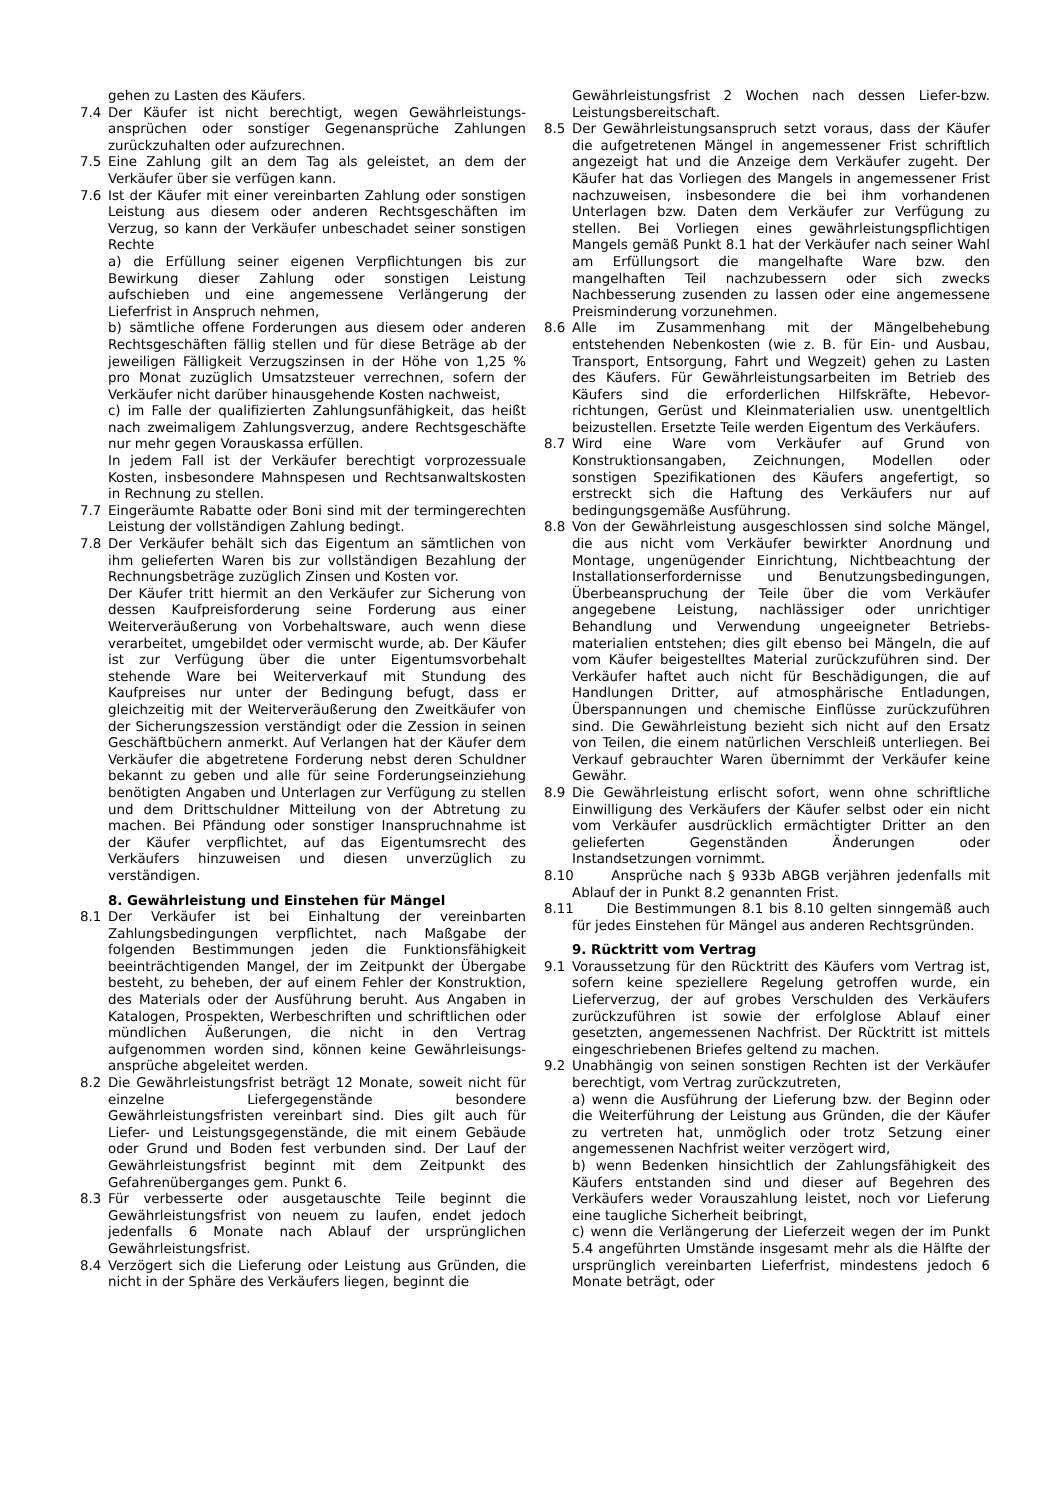gehen zu Lasten des Käufers.
7.4 Der Käufer ist nicht berechtigt, wegen Gewährleistungs-ansprüchen oder sonstiger Gegenansprüche Zahlungen zurückzuhalten oder aufzurechnen.
7.5 Eine Zahlung gilt an dem Tag als geleistet, an dem der Verkäufer über sie verfügen kann.
7.6 Ist der Käufer mit einer vereinbarten Zahlung oder sonstigen Leistung aus diesem oder anderen Rechtsgeschäften im Verzug, so kann der Verkäufer unbeschadet seiner sonstigen Rechte
a) die Erfüllung seiner eigenen Verpflichtungen bis zur Bewirkung dieser Zahlung oder sonstigen Leistung aufschieben und eine angemessene Verlängerung der Lieferfrist in Anspruch nehmen,
b) sämtliche offene Forderungen aus diesem oder anderen Rechtsgeschäften fällig stellen und für diese Beträge ab der jeweiligen Fälligkeit Verzugszinsen in der Höhe von 1,25 % pro Monat zuzüglich Umsatzsteuer verrechnen, sofern der Verkäufer nicht darüber hinausgehende Kosten nachweist,
c) im Falle der qualifizierten Zahlungsunfähigkeit, das heißt nach zweimaligem Zahlungsverzug, andere Rechtsgeschäfte nur mehr gegen Vorauskassa erfüllen.
In jedem Fall ist der Verkäufer berechtigt vorprozessuale Kosten, insbesondere Mahnspesen und Rechtsanwaltskosten in Rechnung zu stellen.
7.7 Eingeräumte Rabatte oder Boni sind mit der termingerechten Leistung der vollständigen Zahlung bedingt.
7.8 Der Verkäufer behält sich das Eigentum an sämtlichen von ihm gelieferten Waren bis zur vollständigen Bezahlung der Rechnungsbeträge zuzüglich Zinsen und Kosten vor.
Der Käufer tritt hiermit an den Verkäufer zur Sicherung von dessen Kaufpreisforderung seine Forderung aus einer Weiterveräußerung von Vorbehaltsware, auch wenn diese verarbeitet, umgebildet oder vermischt wurde, ab. Der Käufer ist zur Verfügung über die unter Eigentumsvorbehalt stehende Ware bei Weiterverkauf mit Stundung des Kaufpreises nur unter der Bedingung befugt, dass er gleichzeitig mit der Weiterveräußerung den Zweitkäufer von der Sicherungszession verständigt oder die Zession in seinen Geschäftbüchern anmerkt. Auf Verlangen hat der Käufer dem Verkäufer die abgetretene Forderung nebst deren Schuldner bekannt zu geben und alle für seine Forderungseinziehung benötigten Angaben und Unterlagen zur Verfügung zu stellen und dem Drittschuldner Mitteilung von der Abtretung zu machen. Bei Pfändung oder sonstiger Inanspruchnahme ist der Käufer verpflichtet, auf das Eigentumsrecht des Verkäufers hinzuweisen und diesen unverzüglich zu verständigen.
8. Gewährleistung und Einstehen für Mängel
8.1 Der Verkäufer ist bei Einhaltung der vereinbarten Zahlungsbedingungen verpflichtet, nach Maßgabe der folgenden Bestimmungen jeden die Funktionsfähigkeit beeinträchtigenden Mangel, der im Zeitpunkt der Übergabe besteht, zu beheben, der auf einem Fehler der Konstruktion, des Materials oder der Ausführung beruht. Aus Angaben in Katalogen, Prospekten, Werbeschriften und schriftlichen oder mündlichen Äußerungen, die nicht in den Vertrag aufgenommen worden sind, können keine Gewährleisungs-ansprüche abgeleitet werden.
8.2 Die Gewährleistungsfrist beträgt 12 Monate, soweit nicht für einzelne Liefergegenstände besondere Gewährleistungsfristen vereinbart sind. Dies gilt auch für Liefer- und Leistungsgegenstände, die mit einem Gebäude oder Grund und Boden fest verbunden sind. Der Lauf der Gewährleistungsfrist beginnt mit dem Zeitpunkt des Gefahrenüberganges gem. Punkt 6.
8.3 Für verbesserte oder ausgetauschte Teile beginnt die Gewährleistungsfrist von neuem zu laufen, endet jedoch jedenfalls 6 Monate nach Ablauf der ursprünglichen Gewährleistungsfrist.
8.4 Verzögert sich die Lieferung oder Leistung aus Gründen, die nicht in der Sphäre des Verkäufers liegen, beginnt die
Gewährleistungsfrist 2 Wochen nach dessen Liefer-bzw. Leistungsbereitschaft.
8.5 Der Gewährleistungsanspruch setzt voraus, dass der Käufer die aufgetretenen Mängel in angemessener Frist schriftlich angezeigt hat und die Anzeige dem Verkäufer zugeht. Der Käufer hat das Vorliegen des Mangels in angemessener Frist nachzuweisen, insbesondere die bei ihm vorhandenen Unterlagen bzw. Daten dem Verkäufer zur Verfügung zu stellen. Bei Vorliegen eines gewährleistungspflichtigen Mangels gemäß Punkt 8.1 hat der Verkäufer nach seiner Wahl am Erfüllungsort die mangelhafte Ware bzw. den mangelhaften Teil nachzubessern oder sich zwecks Nachbesserung zusenden zu lassen oder eine angemessene Preisminderung vorzunehmen.
8.6 Alle im Zusammenhang mit der Mängelbehebung entstehenden Nebenkosten (wie z. B. für Ein- und Ausbau, Transport, Entsorgung, Fahrt und Wegzeit) gehen zu Lasten des Käufers. Für Gewährleistungsarbeiten im Betrieb des Käufers sind die erforderlichen Hilfskräfte, Hebevor-richtungen, Gerüst und Kleinmaterialien usw. unentgeltlich beizustellen. Ersetzte Teile werden Eigentum des Verkäufers.
8.7 Wird eine Ware vom Verkäufer auf Grund von Konstruktionsangaben, Zeichnungen, Modellen oder sonstigen Spezifikationen des Käufers angefertigt, so erstreckt sich die Haftung des Verkäufers nur auf bedingungsgemäße Ausführung.
8.8 Von der Gewährleistung ausgeschlossen sind solche Mängel, die aus nicht vom Verkäufer bewirkter Anordnung und Montage, ungenügender Einrichtung, Nichtbeachtung der Installationserfordernisse und Benutzungsbedingungen, Überbeanspruchung der Teile über die vom Verkäufer angegebene Leistung, nachlässiger oder unrichtiger Behandlung und Verwendung ungeeigneter Betriebs-materialien entstehen; dies gilt ebenso bei Mängeln, die auf vom Käufer beigestelltes Material zurückzuführen sind. Der Verkäufer haftet auch nicht für Beschädigungen, die auf Handlungen Dritter, auf atmosphärische Entladungen, Überspannungen und chemische Einflüsse zurückzuführen sind. Die Gewährleistung bezieht sich nicht auf den Ersatz von Teilen, die einem natürlichen Verschleiß unterliegen. Bei Verkauf gebrauchter Waren übernimmt der Verkäufer keine Gewähr.
8.9 Die Gewährleistung erlischt sofort, wenn ohne schriftliche Einwilligung des Verkäufers der Käufer selbst oder ein nicht vom Verkäufer ausdrücklich ermächtigter Dritter an den gelieferten Gegenständen Änderungen oder Instandsetzungen vornimmt.
8.10 Ansprüche nach § 933b ABGB verjähren jedenfalls mit Ablauf der in Punkt 8.2 genannten Frist.
8.11 Die Bestimmungen 8.1 bis 8.10 gelten sinngemäß auch für jedes Einstehen für Mängel aus anderen Rechtsgründen.
9. Rücktritt vom Vertrag
9.1 Voraussetzung für den Rücktritt des Käufers vom Vertrag ist, sofern keine speziellere Regelung getroffen wurde, ein Lieferverzug, der auf grobes Verschulden des Verkäufers zurückzuführen ist sowie der erfolglose Ablauf einer gesetzten, angemessenen Nachfrist. Der Rücktritt ist mittels eingeschriebenen Briefes geltend zu machen.
9.2 Unabhängig von seinen sonstigen Rechten ist der Verkäufer berechtigt, vom Vertrag zurückzutreten,
a) wenn die Ausführung der Lieferung bzw. der Beginn oder die Weiterführung der Leistung aus Gründen, die der Käufer zu vertreten hat, unmöglich oder trotz Setzung einer angemessenen Nachfrist weiter verzögert wird,
b) wenn Bedenken hinsichtlich der Zahlungsfähigkeit des Käufers entstanden sind und dieser auf Begehren des Verkäufers weder Vorauszahlung leistet, noch vor Lieferung eine taugliche Sicherheit beibringt,
c) wenn die Verlängerung der Lieferzeit wegen der im Punkt 5.4 angeführten Umstände insgesamt mehr als die Hälfte der ursprünglich vereinbarten Lieferfrist, mindestens jedoch 6 Monate beträgt, oder